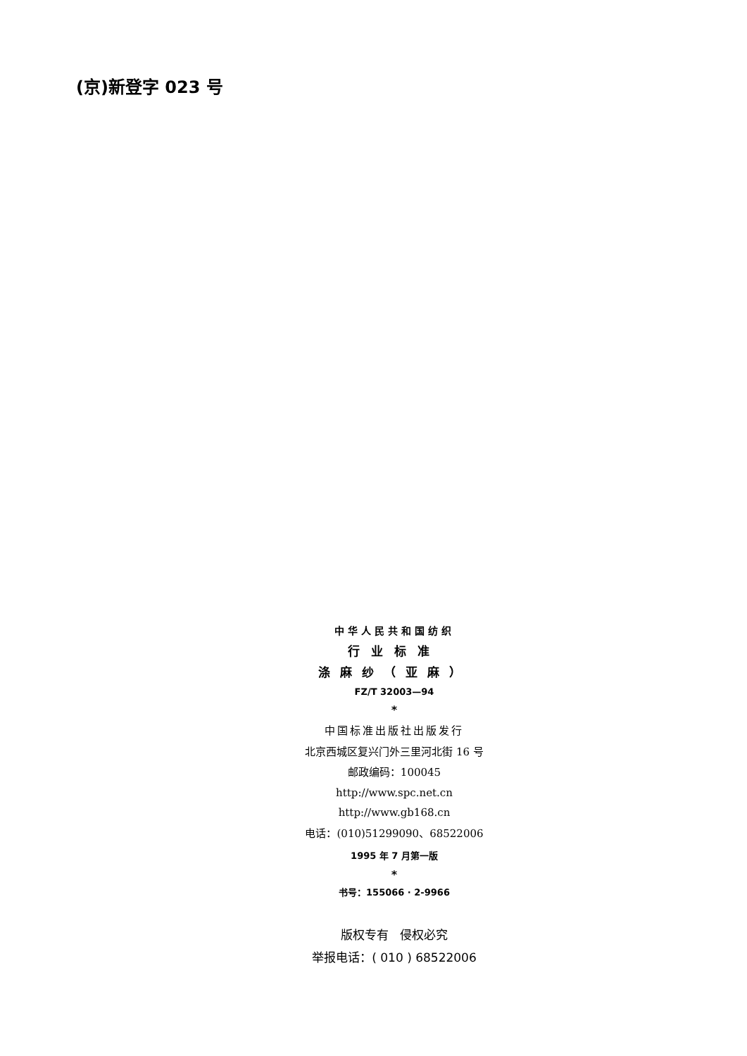(京)新登字 023 号
中华人民共和国纺织
行业标准
涤麻纱（亚麻）
FZ/T 32003—94
*
中国标准出版社出版发行
北京西城区复兴门外三里河北街 16 号
邮政编码：100045
http://www.spc.net.cn
http://www.gb168.cn
电话：(010)51299090、68522006
1995 年 7 月第一版
*
书号：155066 · 2-9966
版权专有 侵权必究
举报电话：( 010 ) 68522006